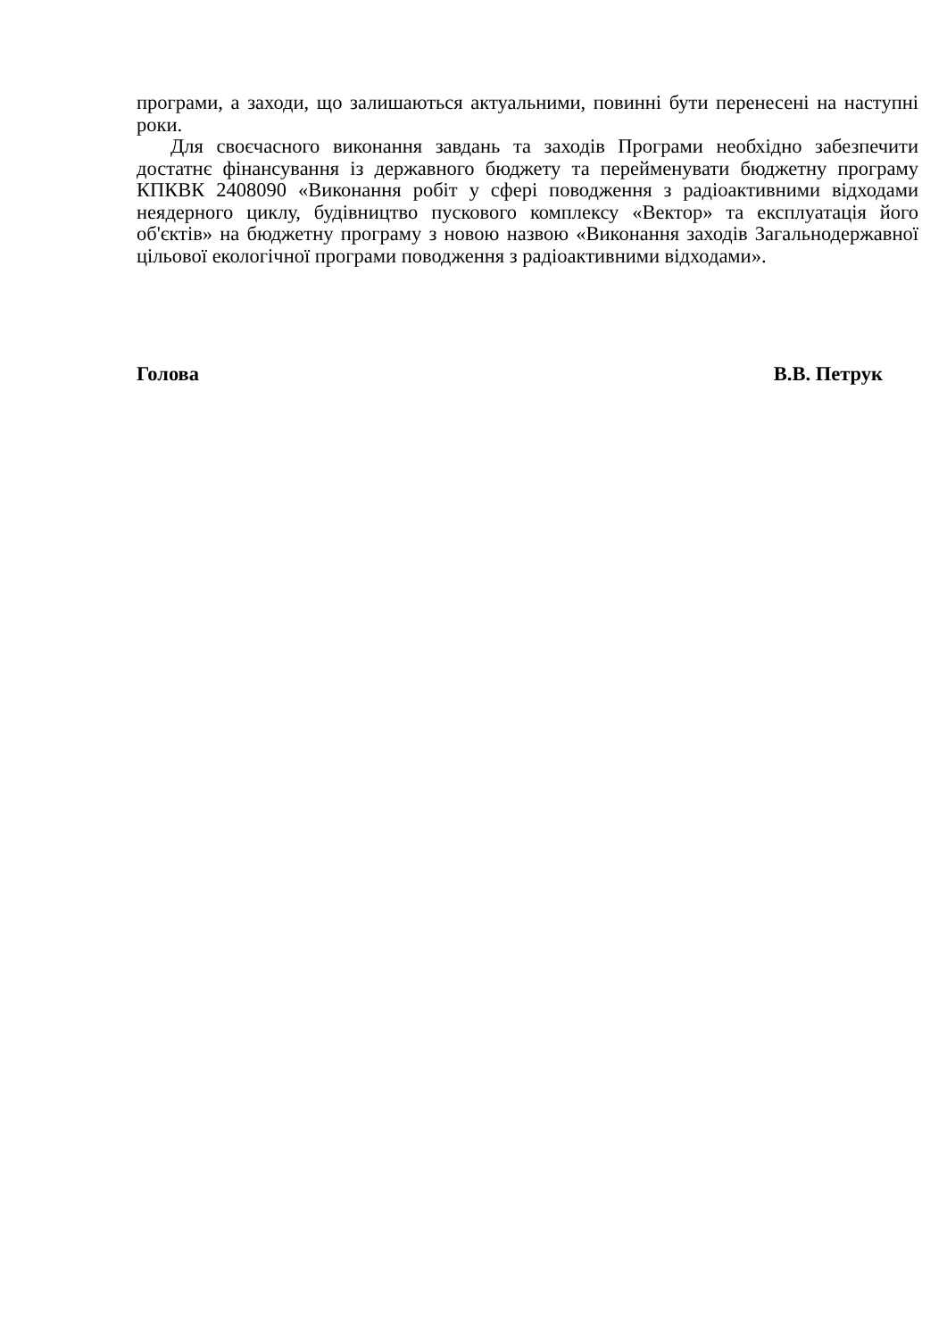програми, а заходи, що залишаються актуальними, повинні бути перенесені на наступні роки.
Для своєчасного виконання завдань та заходів Програми необхідно забезпечити достатнє фінансування із державного бюджету та перейменувати бюджетну програму КПКВК 2408090 «Виконання робіт у сфері поводження з радіоактивними відходами неядерного циклу, будівництво пускового комплексу «Вектор» та експлуатація його об'єктів» на бюджетну програму з новою назвою «Виконання заходів Загальнодержавної цільової екологічної програми поводження з радіоактивними відходами».
Голова В.В. Петрук